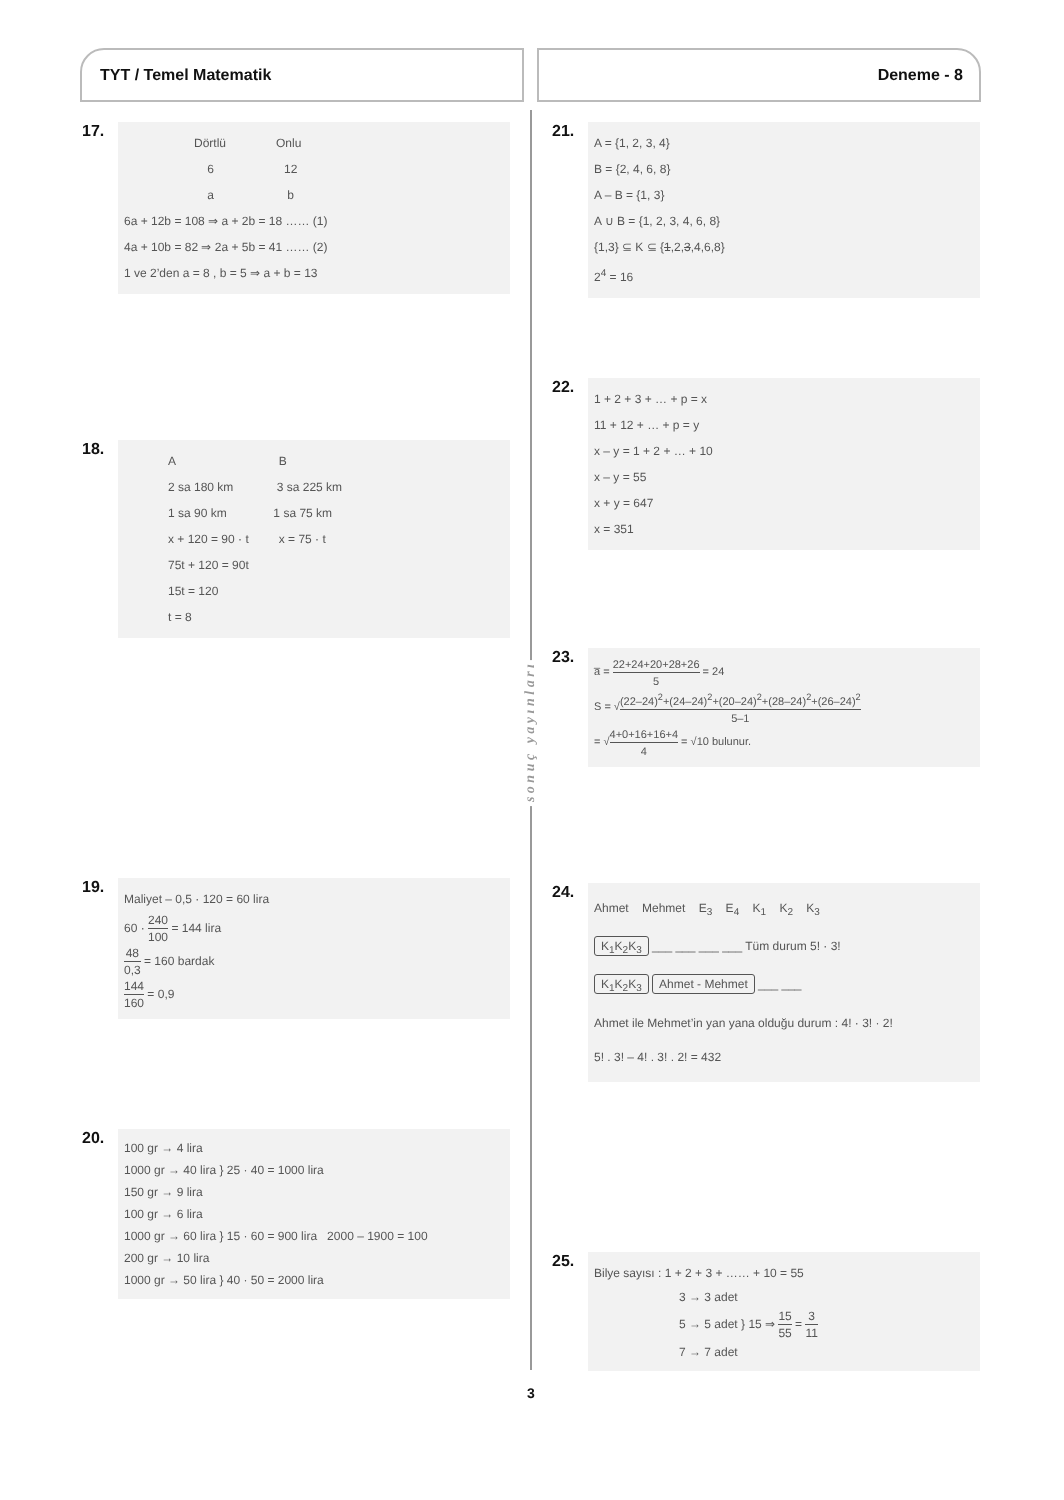TYT / Temel Matematik Deneme - 8
17.
Dörtlü Onlu
6 12
a b
6a + 12b = 108 ⇒ a + 2b = 18 …… (1)
4a + 10b = 82 ⇒ 2a + 5b = 41 …… (2)
1 ve 2’den a = 8 , b = 5 ⇒ a + b = 13
18.
A B
2 sa 180 km 3 sa 225 km
1 sa 90 km 1 sa 75 km
x + 120 = 90 · t x = 75 · t
75t + 120 = 90t
15t = 120
t = 8
19.
Maliyet – 0,5 · 120 = 60 lira
60 · 240 100 = 144 lira
48 0,3 = 160 bardak
144 160 = 0,9
20.
100 gr → 4 lira
1000 gr → 40 lira } 25 · 40 = 1000 lira
150 gr → 9 lira
100 gr → 6 lira
1000 gr → 60 lira } 15 · 60 = 900 lira 2000 – 1900 = 100
200 gr → 10 lira
1000 gr → 50 lira } 40 · 50 = 2000 lira
s o n u ç y a y ı n l a r ı
21.
A = {1, 2, 3, 4}
B = {2, 4, 6, 8}
A – B = {1, 3}
A ∪ B = {1, 2, 3, 4, 6, 8}
{1,3} ⊆ K ⊆ {1,2,3,4,6,8}
2<sup>4</sup> = 16
22.
1 + 2 + 3 + … + p = x
11 + 12 + … + p = y
x – y = 1 + 2 + … + 10
x – y = 55
x + y = 647
x = 351
23.
a̅ = 22+24+20+28+26 5 = 24
S = √(22–24)<sup>2</sup>+(24–24)<sup>2</sup>+(20–24)<sup>2</sup>+(28–24)<sup>2</sup>+(26–24)<sup>2</sup> 5–1
= √4+0+16+16+4 4 = √10 bulunur.
24.
Ahmet Mehmet E<sub>3</sub> E<sub>4</sub> K<sub>1</sub> K<sub>2</sub> K<sub>3</sub>
K<sub>1</sub>K<sub>2</sub>K<sub>3</sub> ___ ___ ___ ___ Tüm durum 5! · 3!
K<sub>1</sub>K<sub>2</sub>K<sub>3</sub> Ahmet - Mehmet ___ ___
Ahmet ile Mehmet’in yan yana olduğu durum : 4! · 3! · 2!
5! . 3! – 4! . 3! . 2! = 432
25.
Bilye sayısı : 1 + 2 + 3 + …… + 10 = 55
3 → 3 adet
5 → 5 adet } 15 ⇒ 15 55 = 3 11
7 → 7 adet
3